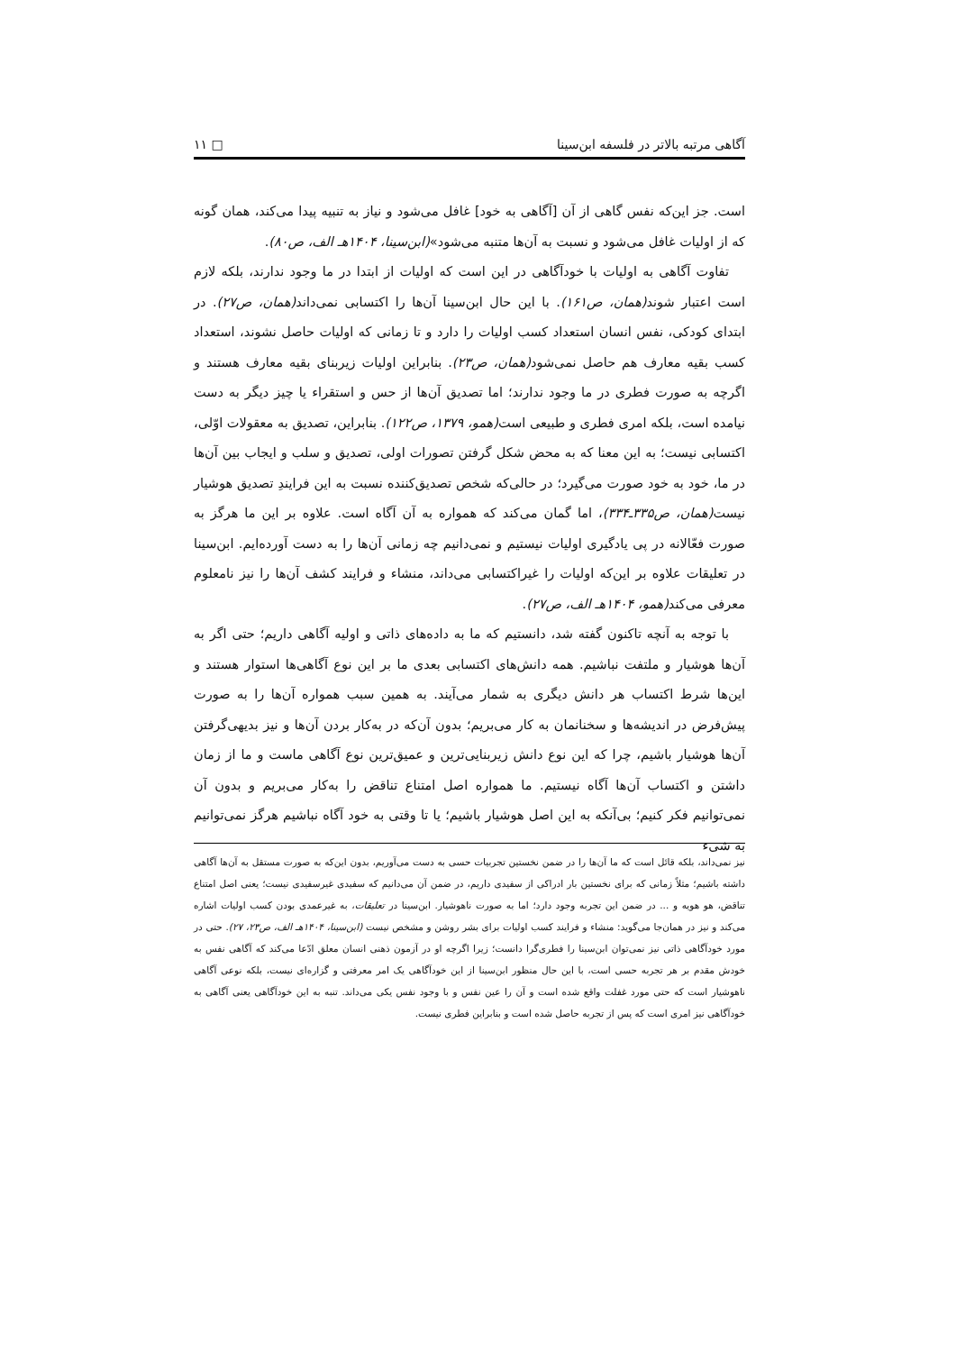آگاهی مرتبه بالاتر در فلسفه ابن‌سینا □ ۱۱
است. جز این‌که نفس گاهی از آن [آگاهی به خود] غافل می‌شود و نیاز به تنبیه پیدا می‌کند، همان گونه که از اولیات غافل می‌شود و نسبت به آن‌ها متنبه می‌شود»(ابن‌سینا، ۱۴۰۴هـ الف، ص۸۰).
تفاوت آگاهی به اولیات با خودآگاهی در این است که اولیات از ابتدا در ما وجود ندارند، بلکه لازم است اعتبار شوند(همان، ص۱۶۱). با این حال ابن‌سینا آن‌ها را اکتسابی نمی‌داند(همان، ص۲۷). در ابتدای کودکی، نفس انسان استعداد کسب اولیات را دارد و تا زمانی که اولیات حاصل نشوند، استعداد کسب بقیه معارف هم حاصل نمی‌شود(همان، ص۲۳). بنابراین اولیات زیربنای بقیه معارف هستند و اگرچه به صورت فطری در ما وجود ندارند؛ اما تصدیق آن‌ها از حس و استقراء یا چیز دیگر به دست نیامده است، بلکه امری فطری و طبیعی است(همو، ۱۳۷۹، ص۱۲۲). بنابراین، تصدیق به معقولات اوّلی، اکتسابی نیست؛ به این معنا که به محض شکل گرفتن تصورات اولی، تصدیق و سلب و ایجاب بین آن‌ها در ما، خود به خود صورت می‌گیرد؛ در حالی‌که شخص تصدیق‌کننده نسبت به این فرایندِ تصدیق هوشیار نیست(همان، ص۳۳۵ـ۳۳۴)، اما گمان می‌کند که همواره به آن آگاه است. علاوه بر این ما هرگز به صورت فعّالانه در پی یادگیری اولیات نیستیم و نمی‌دانیم چه زمانی آن‌ها را به دست آورده‌ایم. ابن‌سینا در تعلیقات علاوه بر این‌که اولیات را غیراکتسابی می‌داند، منشاء و فرایند کشف آن‌ها را نیز نامعلوم معرفی می‌کند(همو، ۱۴۰۴هـ الف، ص۲۷).
با توجه به آنچه تاکنون گفته شد، دانستیم که ما به داده‌های ذاتی و اولیه آگاهی داریم؛ حتی اگر به آن‌ها هوشیار و ملتفت نباشیم. همه دانش‌های اکتسابی بعدی ما بر این نوع آگاهی‌ها استوار هستند و این‌ها شرط اکتساب هر دانش دیگری به شمار می‌آیند. به همین سبب همواره آن‌ها را به صورت پیش‌فرض در اندیشه‌ها و سخنانمان به کار می‌بریم؛ بدون آن‌که در به‌کار بردن آن‌ها و نیز بدیهی‌گرفتن آن‌ها هوشیار باشیم، چرا که این نوع دانش زیربنایی‌ترین و عمیق‌ترین نوع آگاهی ماست و ما از زمان داشتن و اکتساب آن‌ها آگاه نیستیم. ما همواره اصل امتناع تناقض را به‌کار می‌بریم و بدون آن نمی‌توانیم فکر کنیم؛ بی‌آنکه به این اصل هوشیار باشیم؛ یا تا وقتی به خود آگاه نباشیم هرگز نمی‌توانیم به شیء
نیز نمی‌داند، بلکه قائل است که ما آن‌ها را در ضمن نخستین تجربیات حسی به دست می‌آوریم، بدون این‌که به صورت مستقل به آن‌ها آگاهی داشته باشیم؛ مثلاً زمانی که برای نخستین بار ادراکی از سفیدی داریم، در ضمن آن می‌دانیم که سفیدی غیرسفیدی نیست؛ یعنی اصل امتناع تناقض، هو هویه و ... در ضمن این تجربه وجود دارد؛ اما به صورت ناهوشیار. ابن‌سینا در تعلیقات، به غیرعمدی بودن کسب اولیات اشاره می‌کند و نیز در همان‌جا می‌گوید: منشاء و فرایند کسب اولیات برای بشر روشن و مشخص نیست (ابن‌سینا، ۱۴۰۴هـ الف، ص۲۳، ۲۷). حتی در مورد خودآگاهی ذاتی نیز نمی‌توان ابن‌سینا را فطری‌گرا دانست؛ زیرا اگرچه او در آزمون ذهنی انسان معلق ادّعا می‌کند که آگاهی نفس به خودش مقدم بر هر تجربه حسی است، با این حال منظور ابن‌سینا از این خودآگاهی یک امر معرفتی و گزاره‌ای نیست، بلکه نوعی آگاهی ناهوشیار است که حتی مورد غفلت واقع شده است و آن را عین نفس و با وجود نفس یکی می‌داند. تنبه به این خودآگاهی یعنی آگاهی به خودآگاهی نیز امری است که پس از تجربه حاصل شده است و بنابراین فطری نیست.